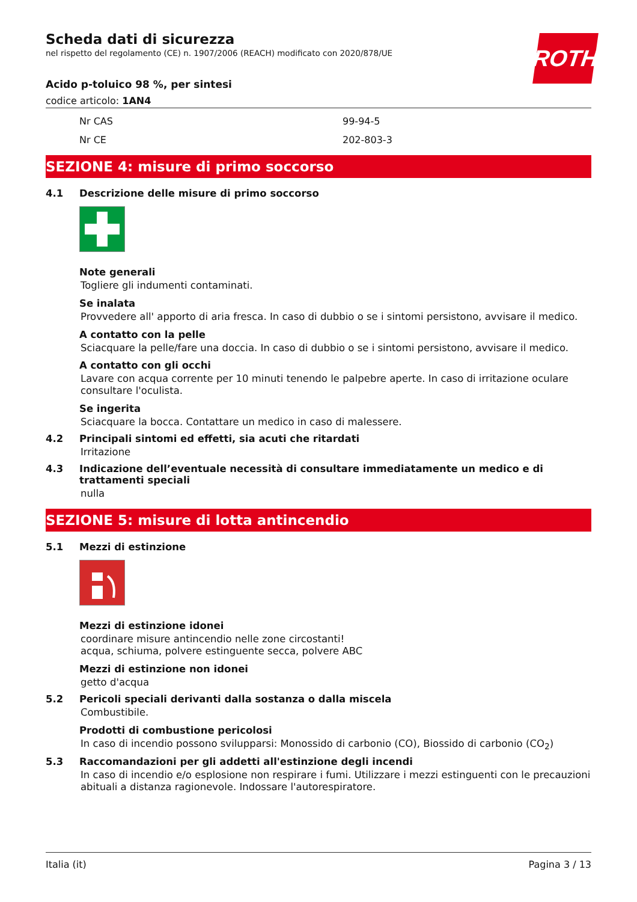ROTH
Scheda dati di sicurezza
nel rispetto del regolamento (CE) n. 1907/2006 (REACH) modificato con 2020/878/UE
Acido p-toluico 98 %, per sintesi
codice articolo: 1AN4
Nr CAS 99-94-5
Nr CE 202-803-3
SEZIONE 4: misure di primo soccorso
4.1 Descrizione delle misure di primo soccorso
Note generali
Togliere gli indumenti contaminati.
Se inalata
Provvedere all' apporto di aria fresca. In caso di dubbio o se i sintomi persistono, avvisare il medico.
A contatto con la pelle
Sciacquare la pelle/fare una doccia. In caso di dubbio o se i sintomi persistono, avvisare il medico.
A contatto con gli occhi
Lavare con acqua corrente per 10 minuti tenendo le palpebre aperte. In caso di irritazione oculare consultare l'oculista.
Se ingerita
Sciacquare la bocca. Contattare un medico in caso di malessere.
4.2 Principali sintomi ed effetti, sia acuti che ritardati
Irritazione
4.3 Indicazione dell’eventuale necessità di consultare immediatamente un medico e di trattamenti speciali
nulla
SEZIONE 5: misure di lotta antincendio
5.1 Mezzi di estinzione
Mezzi di estinzione idonei
coordinare misure antincendio nelle zone circostanti!
acqua, schiuma, polvere estinguente secca, polvere ABC
Mezzi di estinzione non idonei
getto d'acqua
5.2 Pericoli speciali derivanti dalla sostanza o dalla miscela
Combustibile.
Prodotti di combustione pericolosi
In caso di incendio possono svilupparsi: Monossido di carbonio (CO), Biossido di carbonio (CO<sub>2</sub>)
5.3 Raccomandazioni per gli addetti all'estinzione degli incendi
In caso di incendio e/o esplosione non respirare i fumi. Utilizzare i mezzi estinguenti con le precauzioni abituali a distanza ragionevole. Indossare l'autorespiratore.
Italia (it) Pagina 3 / 13